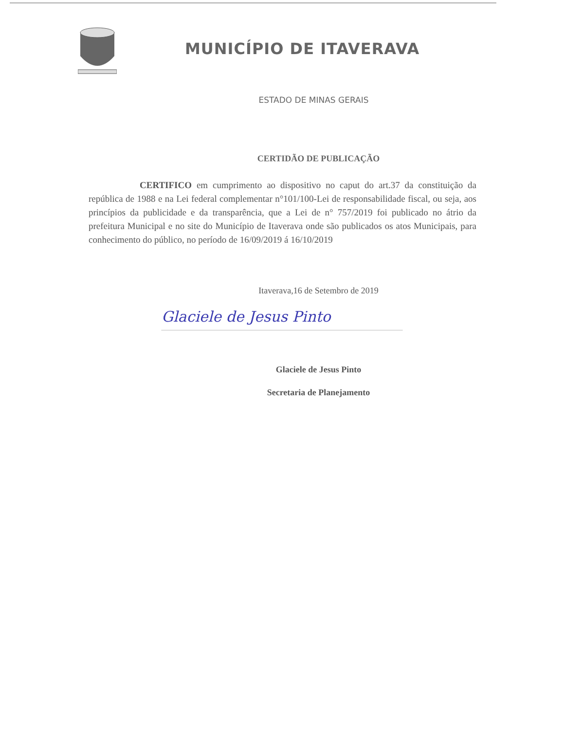MUNICÍPIO DE ITAVERAVA
ESTADO DE MINAS GERAIS
CERTIDÃO DE PUBLICAÇÃO
CERTIFICO em cumprimento ao dispositivo no caput do art.37 da constituição da república de 1988 e na Lei federal complementar n°101/100-Lei de responsabilidade fiscal, ou seja, aos princípios da publicidade e da transparência, que a Lei de n° 757/2019 foi publicado no átrio da prefeitura Municipal e no site do Município de Itaverava onde são publicados os atos Municipais, para conhecimento do público, no período de 16/09/2019 á 16/10/2019
Itaverava,16 de Setembro de 2019
Glaciele de Jesus Pinto
Glaciele de Jesus Pinto
Secretaria de Planejamento